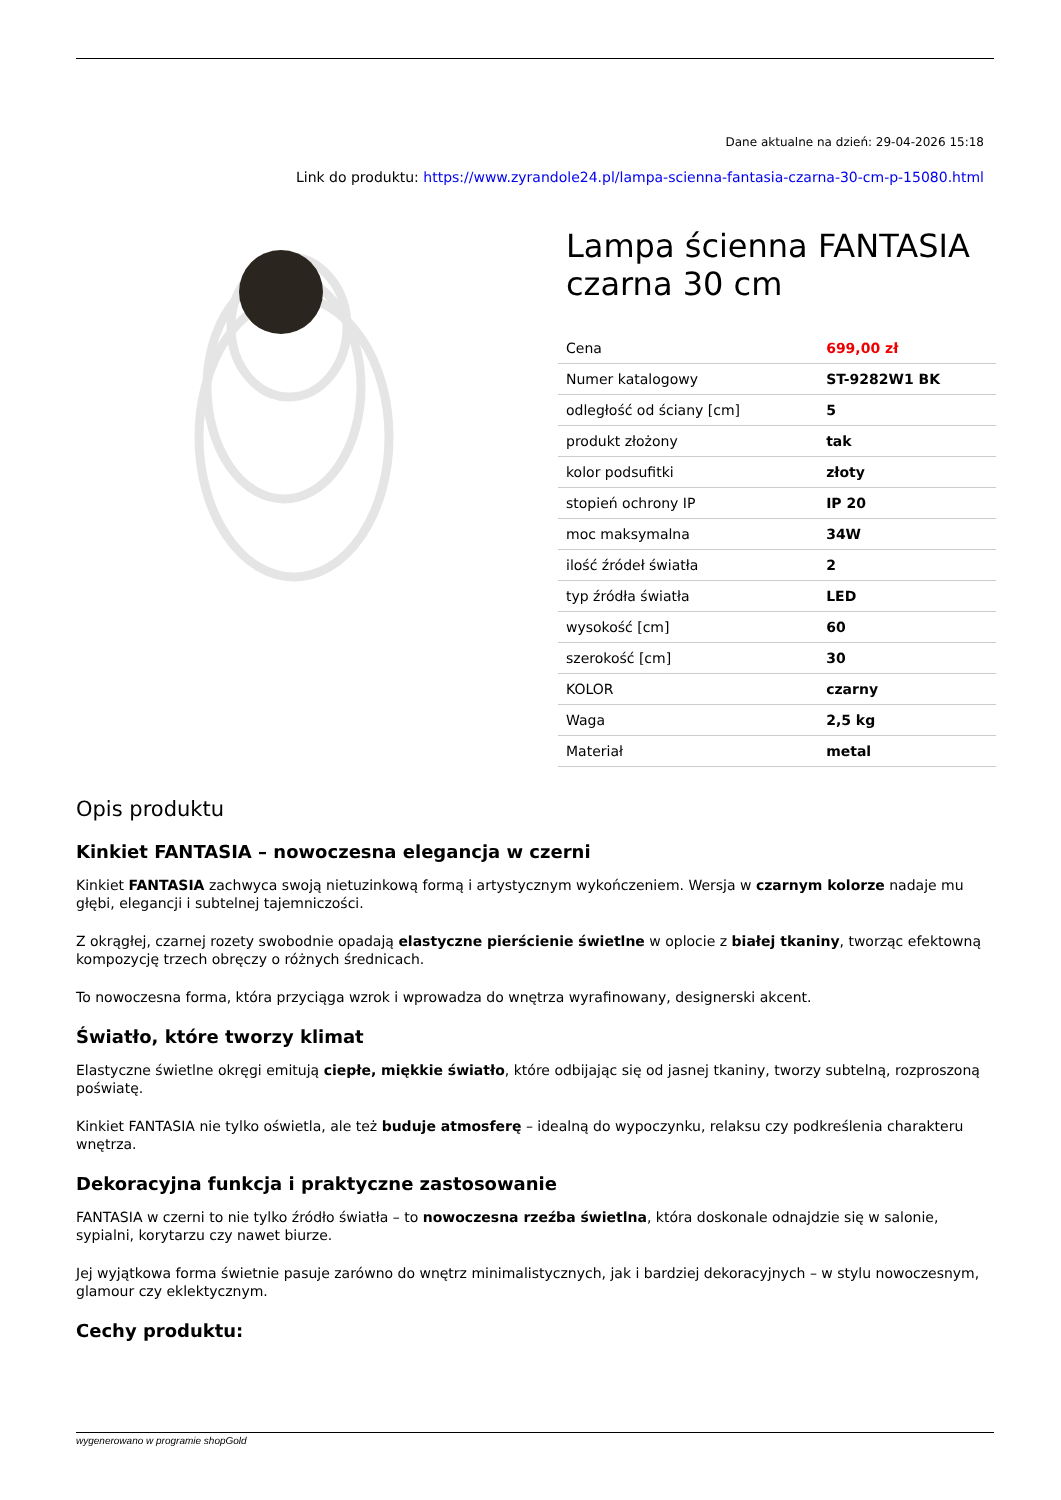Dane aktualne na dzień: 29-04-2026 15:18
Link do produktu: https://www.zyrandole24.pl/lampa-scienna-fantasia-czarna-30-cm-p-15080.html
Lampa ścienna FANTASIA czarna 30 cm
| Cena | 699,00 zł |
| Numer katalogowy | ST-9282W1 BK |
| odległość od ściany [cm] | 5 |
| produkt złożony | tak |
| kolor podsufitki | złoty |
| stopień ochrony IP | IP 20 |
| moc maksymalna | 34W |
| ilość źródeł światła | 2 |
| typ źródła światła | LED |
| wysokość [cm] | 60 |
| szerokość [cm] | 30 |
| KOLOR | czarny |
| Waga | 2,5 kg |
| Materiał | metal |
Opis produktu
Kinkiet FANTASIA – nowoczesna elegancja w czerni
Kinkiet FANTASIA zachwyca swoją nietuzinkową formą i artystycznym wykończeniem. Wersja w czarnym kolorze nadaje mu głębi, elegancji i subtelnej tajemniczości.
Z okrągłej, czarnej rozety swobodnie opadają elastyczne pierścienie świetlne w oplocie z białej tkaniny, tworząc efektowną kompozycję trzech obręczy o różnych średnicach.
To nowoczesna forma, która przyciąga wzrok i wprowadza do wnętrza wyrafinowany, designerski akcent.
Światło, które tworzy klimat
Elastyczne świetlne okręgi emitują ciepłe, miękkie światło, które odbijając się od jasnej tkaniny, tworzy subtelną, rozproszoną poświatę.
Kinkiet FANTASIA nie tylko oświetla, ale też buduje atmosferę – idealną do wypoczynku, relaksu czy podkreślenia charakteru wnętrza.
Dekoracyjna funkcja i praktyczne zastosowanie
FANTASIA w czerni to nie tylko źródło światła – to nowoczesna rzeźba świetlna, która doskonale odnajdzie się w salonie, sypialni, korytarzu czy nawet biurze.
Jej wyjątkowa forma świetnie pasuje zarówno do wnętrz minimalistycznych, jak i bardziej dekoracyjnych – w stylu nowoczesnym, glamour czy eklektycznym.
Cechy produktu:
wygenerowano w programie shopGold